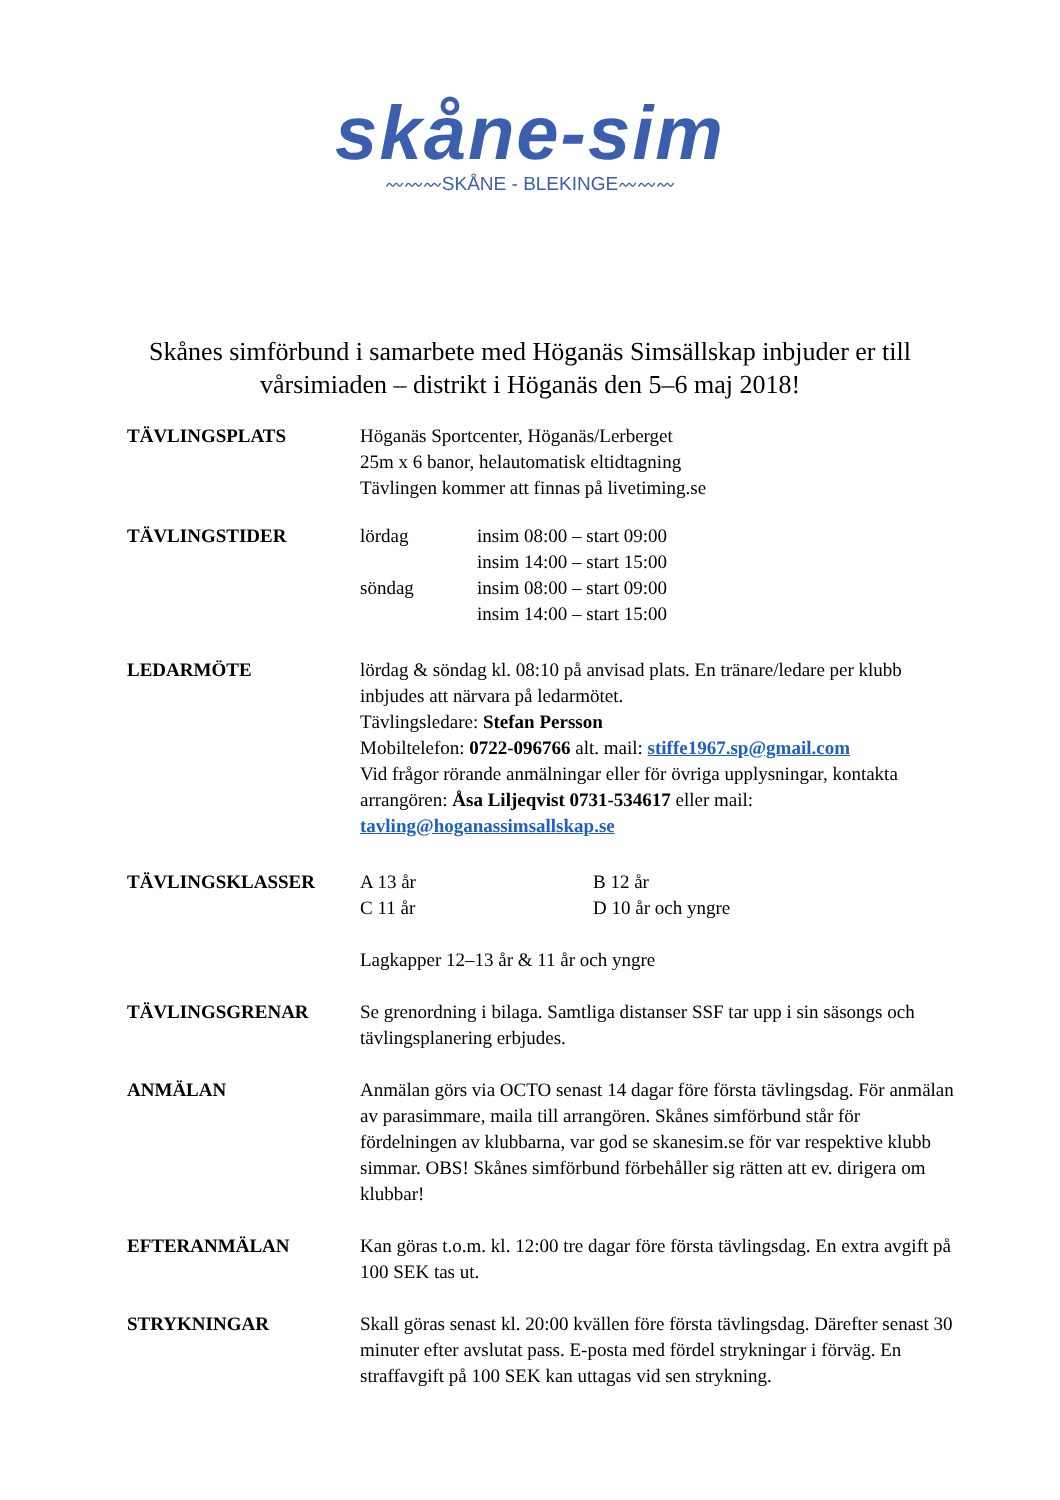skåne-sim
〰〰〰SKÅNE - BLEKINGE〰〰〰
Skånes simförbund i samarbete med Höganäs Simsällskap inbjuder er till vårsimiaden – distrikt i Höganäs den 5–6 maj 2018!
TÄVLINGSPLATS Höganäs Sportcenter, Höganäs/Lerberget
25m x 6 banor, helautomatisk eltidtagning
Tävlingen kommer att finnas på livetiming.se
TÄVLINGSTIDER
| lördag | insim 08:00 – start 09:00 insim 14:00 – start 15:00 |
| söndag | insim 08:00 – start 09:00 insim 14:00 – start 15:00 |
LEDARMÖTE lördag & söndag kl. 08:10 på anvisad plats. En tränare/ledare per klubb inbjudes att närvara på ledarmötet.
Tävlingsledare: Stefan Persson
Mobiltelefon: 0722-096766 alt. mail: stiffe1967.sp@gmail.com
Vid frågor rörande anmälningar eller för övriga upplysningar, kontakta arrangören: Åsa Liljeqvist 0731-534617 eller mail: tavling@hoganassimsallskap.se
TÄVLINGSKLASSER
| A 13 år | B 12 år |
| C 11 år | D 10 år och yngre |
Lagkapper 12–13 år & 11 år och yngre
TÄVLINGSGRENAR Se grenordning i bilaga. Samtliga distanser SSF tar upp i sin säsongs och tävlingsplanering erbjudes.
ANMÄLAN Anmälan görs via OCTO senast 14 dagar före första tävlingsdag. För anmälan av parasimmare, maila till arrangören. Skånes simförbund står för fördelningen av klubbarna, var god se skanesim.se för var respektive klubb simmar. OBS! Skånes simförbund förbehåller sig rätten att ev. dirigera om klubbar!
EFTERANMÄLAN Kan göras t.o.m. kl. 12:00 tre dagar före första tävlingsdag. En extra avgift på 100 SEK tas ut.
STRYKNINGAR Skall göras senast kl. 20:00 kvällen före första tävlingsdag. Därefter senast 30 minuter efter avslutat pass. E-posta med fördel strykningar i förväg. En straffavgift på 100 SEK kan uttagas vid sen strykning.